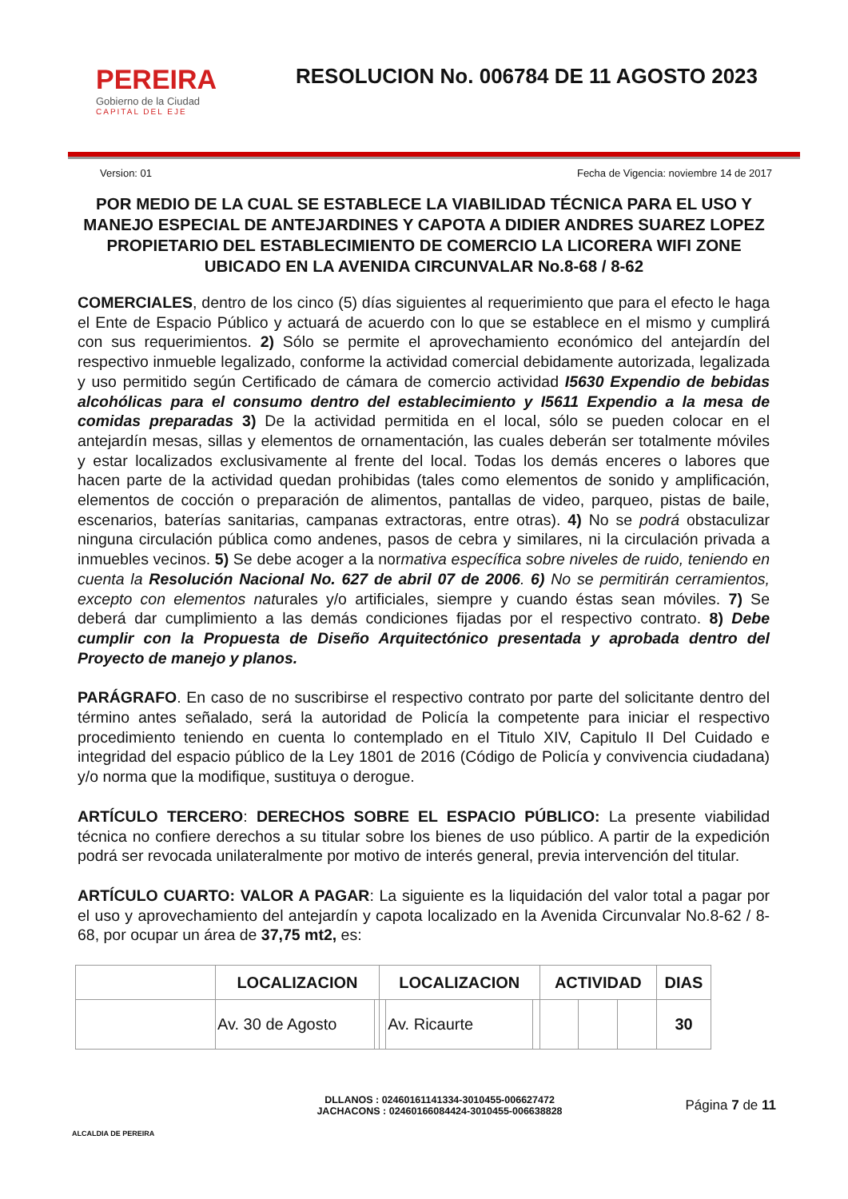PEREIRA
Gobierno de la Ciudad
CAPITAL DEL EJE
RESOLUCION No. 006784 DE 11 AGOSTO 2023
Version: 01 Fecha de Vigencia: noviembre 14 de 2017
POR MEDIO DE LA CUAL SE ESTABLECE LA VIABILIDAD TÉCNICA PARA EL USO Y MANEJO ESPECIAL DE ANTEJARDINES Y CAPOTA A DIDIER ANDRES SUAREZ LOPEZ PROPIETARIO DEL ESTABLECIMIENTO DE COMERCIO LA LICORERA WIFI ZONE UBICADO EN LA AVENIDA CIRCUNVALAR No.8-68 / 8-62
COMERCIALES, dentro de los cinco (5) días siguientes al requerimiento que para el efecto le haga el Ente de Espacio Público y actuará de acuerdo con lo que se establece en el mismo y cumplirá con sus requerimientos. 2) Sólo se permite el aprovechamiento económico del antejardín del respectivo inmueble legalizado, conforme la actividad comercial debidamente autorizada, legalizada y uso permitido según Certificado de cámara de comercio actividad I5630 Expendio de bebidas alcohólicas para el consumo dentro del establecimiento y I5611 Expendio a la mesa de comidas preparadas 3) De la actividad permitida en el local, sólo se pueden colocar en el antejardín mesas, sillas y elementos de ornamentación, las cuales deberán ser totalmente móviles y estar localizados exclusivamente al frente del local. Todas los demás enceres o labores que hacen parte de la actividad quedan prohibidas (tales como elementos de sonido y amplificación, elementos de cocción o preparación de alimentos, pantallas de video, parqueo, pistas de baile, escenarios, baterías sanitarias, campanas extractoras, entre otras). 4) No se podrá obstaculizar ninguna circulación pública como andenes, pasos de cebra y similares, ni la circulación privada a inmuebles vecinos. 5) Se debe acoger a la normativa específica sobre niveles de ruido, teniendo en cuenta la Resolución Nacional No. 627 de abril 07 de 2006. 6) No se permitirán cerramientos, excepto con elementos naturales y/o artificiales, siempre y cuando éstas sean móviles. 7) Se deberá dar cumplimiento a las demás condiciones fijadas por el respectivo contrato. 8) Debe cumplir con la Propuesta de Diseño Arquitectónico presentada y aprobada dentro del Proyecto de manejo y planos.
PARÁGRAFO. En caso de no suscribirse el respectivo contrato por parte del solicitante dentro del término antes señalado, será la autoridad de Policía la competente para iniciar el respectivo procedimiento teniendo en cuenta lo contemplado en el Titulo XIV, Capitulo II Del Cuidado e integridad del espacio público de la Ley 1801 de 2016 (Código de Policía y convivencia ciudadana) y/o norma que la modifique, sustituya o derogue.
ARTÍCULO TERCERO: DERECHOS SOBRE EL ESPACIO PÚBLICO: La presente viabilidad técnica no confiere derechos a su titular sobre los bienes de uso público. A partir de la expedición podrá ser revocada unilateralmente por motivo de interés general, previa intervención del titular.
ARTÍCULO CUARTO: VALOR A PAGAR: La siguiente es la liquidación del valor total a pagar por el uso y aprovechamiento del antejardín y capota localizado en la Avenida Circunvalar No.8-62 / 8-68, por ocupar un área de 37,75 mt2, es:
| | LOCALIZACION | | LOCALIZACION | | | ACTIVIDAD | | | DIAS |
| --- | --- | --- | --- | --- | --- | --- | --- | --- | --- |
| | Av. 30 de Agosto | | | Av. Ricaurte | | | | | 30 |
ALCALDIA DE PEREIRA
DLLANOS : 02460161141334-3010455-006627472
JACHACONS : 02460166084424-3010455-006638828
Página 7 de 11